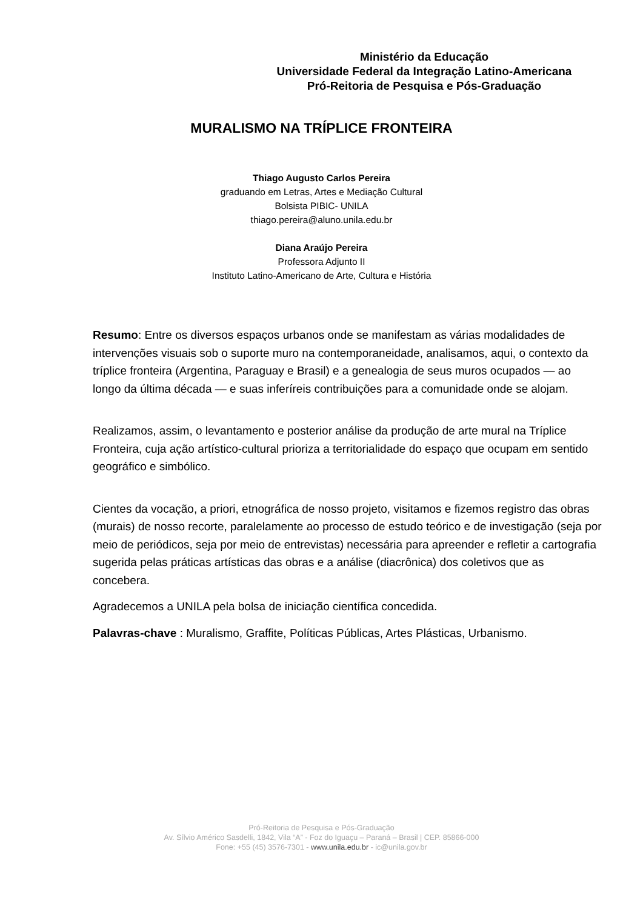Ministério da Educação
Universidade Federal da Integração Latino-Americana
Pró-Reitoria de Pesquisa e Pós-Graduação
MURALISMO NA TRÍPLICE FRONTEIRA
Thiago Augusto Carlos Pereira
graduando em Letras, Artes e Mediação Cultural
Bolsista PIBIC- UNILA
thiago.pereira@aluno.unila.edu.br
Diana Araújo Pereira
Professora Adjunto II
Instituto Latino-Americano de Arte, Cultura e História
Resumo: Entre os diversos espaços urbanos onde se manifestam as várias modalidades de intervenções visuais sob o suporte muro na contemporaneidade, analisamos, aqui, o contexto da tríplice fronteira (Argentina, Paraguay e Brasil) e a genealogia de seus muros ocupados — ao longo da última década — e suas inferíreis contribuições para a comunidade onde se alojam.
Realizamos, assim, o levantamento e posterior análise da produção de arte mural na Tríplice Fronteira, cuja ação artístico-cultural prioriza a territorialidade do espaço que ocupam em sentido geográfico e simbólico.
Cientes da vocação, a priori, etnográfica de nosso projeto, visitamos e fizemos registro das obras (murais) de nosso recorte, paralelamente ao processo de estudo teórico e de investigação (seja por meio de periódicos, seja por meio de entrevistas) necessária para apreender e refletir a cartografia sugerida pelas práticas artísticas das obras e a análise (diacrônica) dos coletivos que as concebera.
Agradecemos a UNILA pela bolsa de iniciação científica concedida.
Palavras-chave : Muralismo, Graffite, Políticas Públicas, Artes Plásticas, Urbanismo.
Pró-Reitoria de Pesquisa e Pós-Graduação
Av. Sílvio Américo Sasdelli, 1842, Vila “A” - Foz do Iguaçu – Paraná – Brasil | CEP. 85866-000
Fone: +55 (45) 3576-7301 - www.unila.edu.br - ic@unila.gov.br